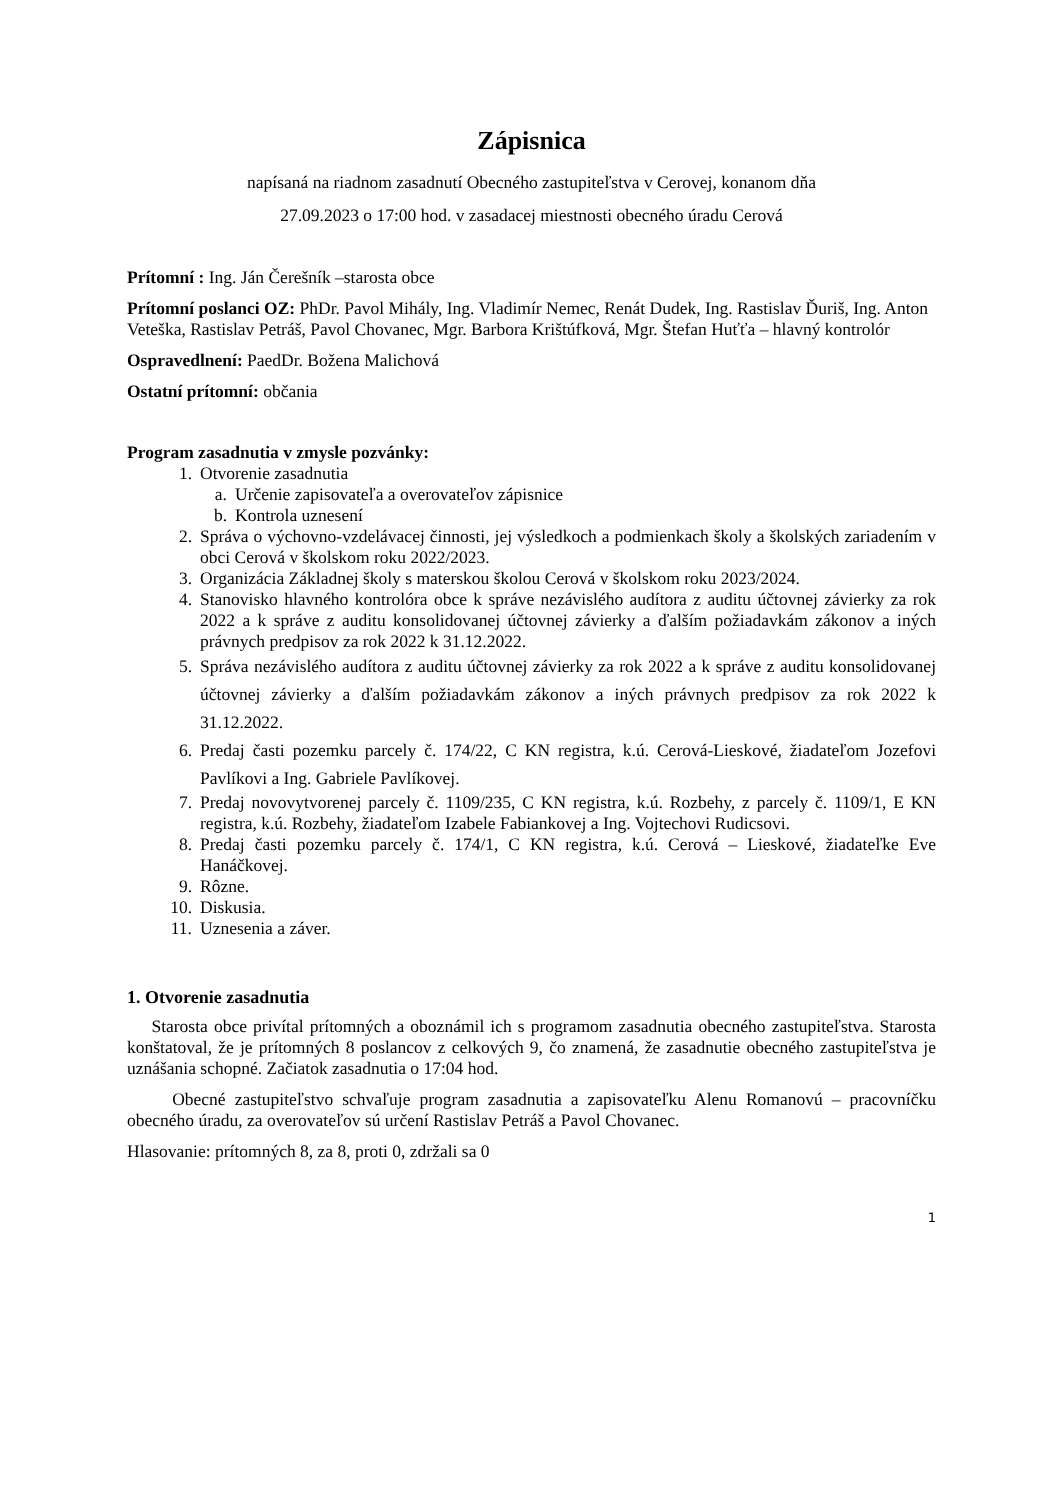Zápisnica
napísaná na riadnom zasadnutí Obecného zastupiteľstva v Cerovej, konanom dňa
27.09.2023 o 17:00 hod. v zasadacej miestnosti obecného úradu Cerová
Prítomní : Ing. Ján Čerešník –starosta obce
Prítomní poslanci OZ: PhDr. Pavol Mihály, Ing. Vladimír Nemec, Renát Dudek, Ing. Rastislav Ďuriš, Ing. Anton Veteška, Rastislav Petráš, Pavol Chovanec, Mgr. Barbora Krištúfková, Mgr. Štefan Huťťa – hlavný kontrolór
Ospravedlnení: PaedDr. Božena Malichová
Ostatní prítomní: občania
Program zasadnutia v zmysle pozvánky:
1. Otvorenie zasadnutia
a. Určenie zapisovateľa a overovateľov zápisnice
b. Kontrola uznesení
2. Správa o výchovno-vzdelávacej činnosti, jej výsledkoch a podmienkach školy a školských zariadením v obci Cerová v školskom roku 2022/2023.
3. Organizácia Základnej školy s materskou školou Cerová v školskom roku 2023/2024.
4. Stanovisko hlavného kontrolóra obce k správe nezávislého audítora z auditu účtovnej závierky za rok 2022 a k správe z auditu konsolidovanej účtovnej závierky a ďalším požiadavkám zákonov a iných právnych predpisov za rok 2022 k 31.12.2022.
5. Správa nezávislého audítora z auditu účtovnej závierky za rok 2022 a k správe z auditu konsolidovanej účtovnej závierky a ďalším požiadavkám zákonov a iných právnych predpisov za rok 2022 k 31.12.2022.
6. Predaj časti pozemku parcely č. 174/22, C KN registra, k.ú. Cerová-Lieskové, žiadateľom Jozefovi Pavlíkovi a Ing. Gabriele Pavlíkovej.
7. Predaj novovytvorenej parcely č. 1109/235, C KN registra, k.ú. Rozbehy, z parcely č. 1109/1, E KN registra, k.ú. Rozbehy, žiadateľom Izabele Fabiankovej a Ing. Vojtechovi Rudicsovi.
8. Predaj časti pozemku parcely č. 174/1, C KN registra, k.ú. Cerová – Lieskové, žiadateľke Eve Hanáčkovej.
9. Rôzne.
10. Diskusia.
11. Uznesenia a záver.
1. Otvorenie zasadnutia
Starosta obce privítal prítomných a oboznámil ich s programom zasadnutia obecného zastupiteľstva. Starosta konštatoval, že je prítomných 8 poslancov z celkových 9, čo znamená, že zasadnutie obecného zastupiteľstva je uznášania schopné. Začiatok zasadnutia o 17:04 hod.
Obecné zastupiteľstvo schvaľuje program zasadnutia a zapisovateľku Alenu Romanovú – pracovníčku obecného úradu, za overovateľov sú určení Rastislav Petráš a Pavol Chovanec.
Hlasovanie: prítomných 8, za 8, proti 0, zdržali sa 0
1